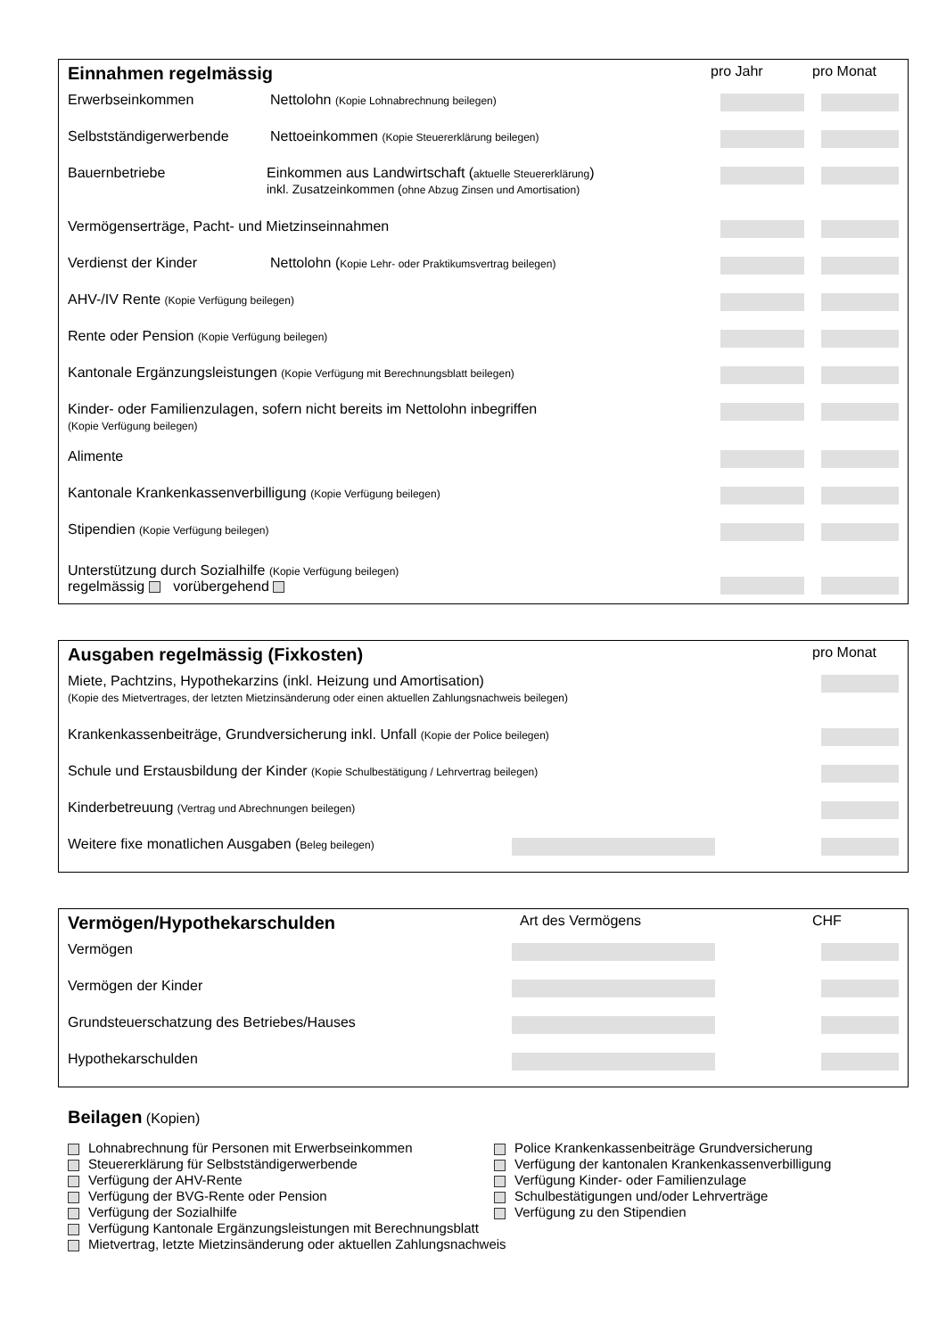Einnahmen regelmässig
pro Jahr pro Monat
Erwerbseinkommen Nettolohn (Kopie Lohnabrechnung beilegen)
Selbstständigerwerbende Nettoeinkommen (Kopie Steuererklärung beilegen)
Bauernbetriebe Einkommen aus Landwirtschaft (aktuelle Steuererklärung)
inkl. Zusatzeinkommen (ohne Abzug Zinsen und Amortisation)
Vermögenserträge, Pacht- und Mietzinseinnahmen
Verdienst der Kinder Nettolohn (Kopie Lehr- oder Praktikumsvertrag beilegen)
AHV-/IV Rente (Kopie Verfügung beilegen)
Rente oder Pension (Kopie Verfügung beilegen)
Kantonale Ergänzungsleistungen (Kopie Verfügung mit Berechnungsblatt beilegen)
Kinder- oder Familienzulagen, sofern nicht bereits im Nettolohn inbegriffen
(Kopie Verfügung beilegen)
Alimente
Kantonale Krankenkassenverbilligung (Kopie Verfügung beilegen)
Stipendien (Kopie Verfügung beilegen)
Unterstützung durch Sozialhilfe (Kopie Verfügung beilegen)
regelmässig vorübergehend
Ausgaben regelmässig (Fixkosten)
pro Monat
Miete, Pachtzins, Hypothekarzins (inkl. Heizung und Amortisation)
(Kopie des Mietvertrages, der letzten Mietzinsänderung oder einen aktuellen Zahlungsnachweis beilegen)
Krankenkassenbeiträge, Grundversicherung inkl. Unfall (Kopie der Police beilegen)
Schule und Erstausbildung der Kinder (Kopie Schulbestätigung / Lehrvertrag beilegen)
Kinderbetreuung (Vertrag und Abrechnungen beilegen)
Weitere fixe monatlichen Ausgaben (Beleg beilegen)
Vermögen/Hypothekarschulden
Art des Vermögens CHF
Vermögen
Vermögen der Kinder
Grundsteuerschatzung des Betriebes/Hauses
Hypothekarschulden
Beilagen (Kopien)
Lohnabrechnung für Personen mit Erwerbseinkommen
Steuererklärung für Selbstständigerwerbende
Verfügung der AHV-Rente
Verfügung der BVG-Rente oder Pension
Verfügung der Sozialhilfe
Police Krankenkassenbeiträge Grundversicherung
Verfügung der kantonalen Krankenkassenverbilligung
Verfügung Kinder- oder Familienzulage
Schulbestätigungen und/oder Lehrverträge
Verfügung zu den Stipendien
Verfügung Kantonale Ergänzungsleistungen mit Berechnungsblatt
Mietvertrag, letzte Mietzinsänderung oder aktuellen Zahlungsnachweis